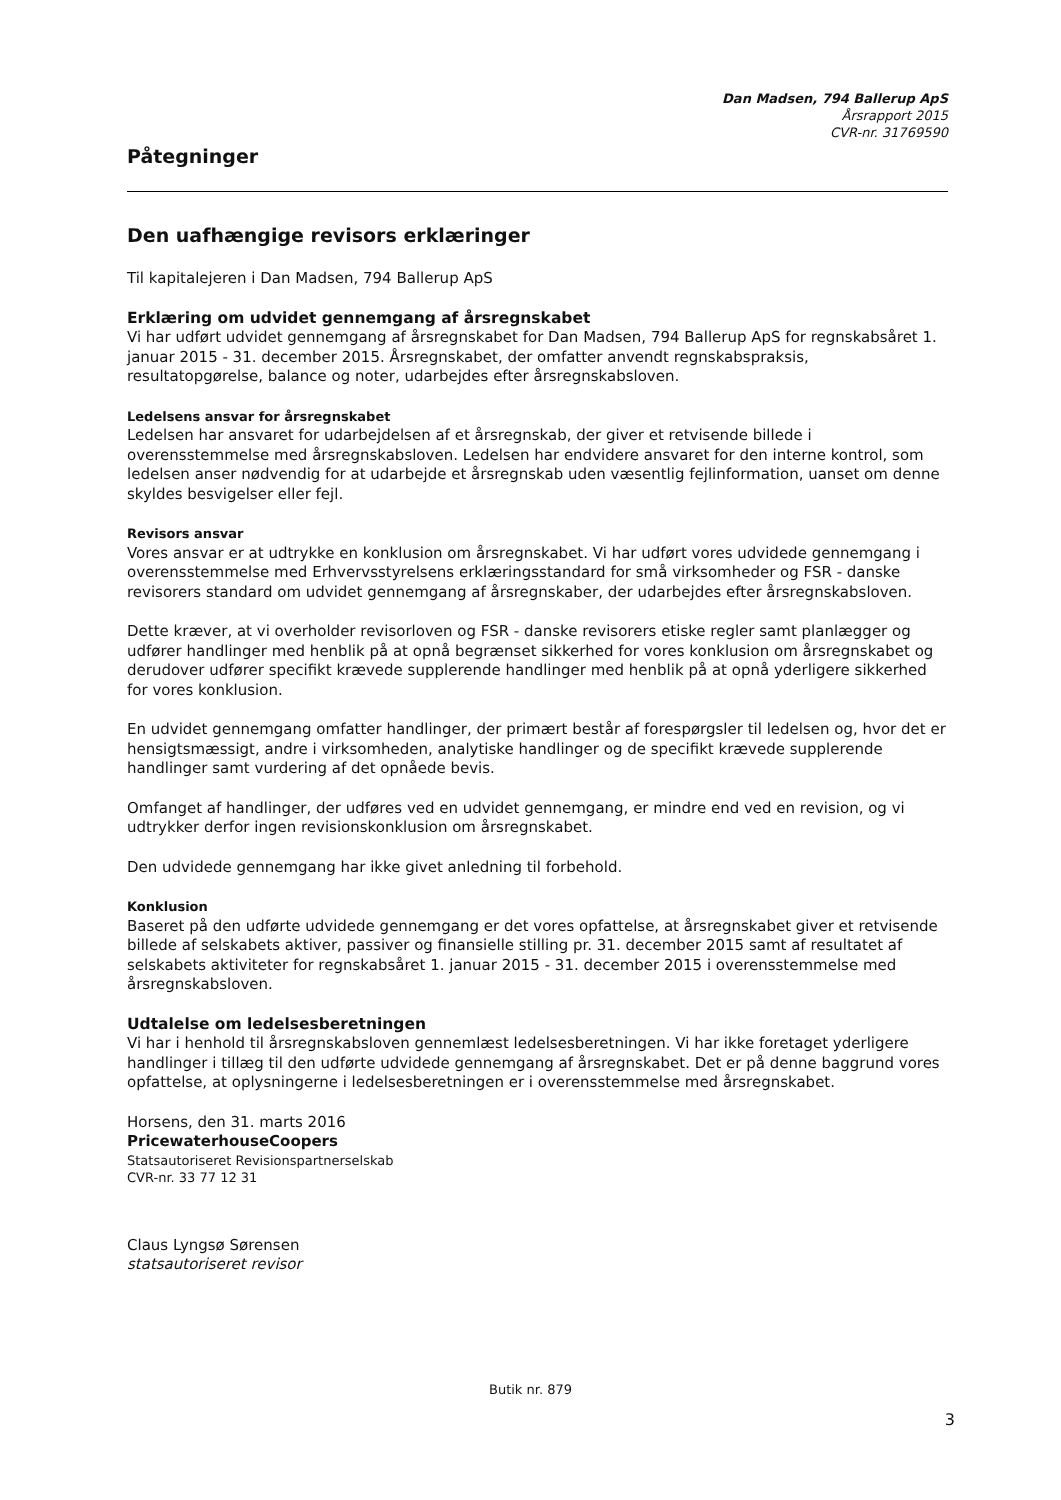Dan Madsen, 794 Ballerup ApS
Årsrapport 2015
CVR-nr. 31769590
Påtegninger
Den uafhængige revisors erklæringer
Til kapitalejeren i Dan Madsen, 794 Ballerup ApS
Erklæring om udvidet gennemgang af årsregnskabet
Vi har udført udvidet gennemgang af årsregnskabet for Dan Madsen, 794 Ballerup ApS for regnskabsåret 1. januar 2015 - 31. december 2015. Årsregnskabet, der omfatter anvendt regnskabspraksis, resultatopgørelse, balance og noter, udarbejdes efter årsregnskabsloven.
Ledelsens ansvar for årsregnskabet
Ledelsen har ansvaret for udarbejdelsen af et årsregnskab, der giver et retvisende billede i overensstemmelse med årsregnskabsloven. Ledelsen har endvidere ansvaret for den interne kontrol, som ledelsen anser nødvendig for at udarbejde et årsregnskab uden væsentlig fejlinformation, uanset om denne skyldes besvigelser eller fejl.
Revisors ansvar
Vores ansvar er at udtrykke en konklusion om årsregnskabet. Vi har udført vores udvidede gennemgang i overensstemmelse med Erhvervsstyrelsens erklæringsstandard for små virksomheder og FSR - danske revisorers standard om udvidet gennemgang af årsregnskaber, der udarbejdes efter årsregnskabsloven.
Dette kræver, at vi overholder revisorloven og FSR - danske revisorers etiske regler samt planlægger og udfører handlinger med henblik på at opnå begrænset sikkerhed for vores konklusion om årsregnskabet og derudover udfører specifikt krævede supplerende handlinger med henblik på at opnå yderligere sikkerhed for vores konklusion.
En udvidet gennemgang omfatter handlinger, der primært består af forespørgsler til ledelsen og, hvor det er hensigtsmæssigt, andre i virksomheden, analytiske handlinger og de specifikt krævede supplerende handlinger samt vurdering af det opnåede bevis.
Omfanget af handlinger, der udføres ved en udvidet gennemgang, er mindre end ved en revision, og vi udtrykker derfor ingen revisionskonklusion om årsregnskabet.
Den udvidede gennemgang har ikke givet anledning til forbehold.
Konklusion
Baseret på den udførte udvidede gennemgang er det vores opfattelse, at årsregnskabet giver et retvisende billede af selskabets aktiver, passiver og finansielle stilling pr. 31. december 2015 samt af resultatet af selskabets aktiviteter for regnskabsåret 1. januar 2015 - 31. december 2015 i overensstemmelse med årsregnskabsloven.
Udtalelse om ledelsesberetningen
Vi har i henhold til årsregnskabsloven gennemlæst ledelsesberetningen. Vi har ikke foretaget yderligere handlinger i tillæg til den udførte udvidede gennemgang af årsregnskabet. Det er på denne baggrund vores opfattelse, at oplysningerne i ledelsesberetningen er i overensstemmelse med årsregnskabet.
Horsens, den 31. marts 2016
PricewaterhouseCoopers
Statsautoriseret Revisionspartnerselskab
CVR-nr. 33 77 12 31
Claus Lyngsø Sørensen
statsautoriseret revisor
Butik nr. 879
3